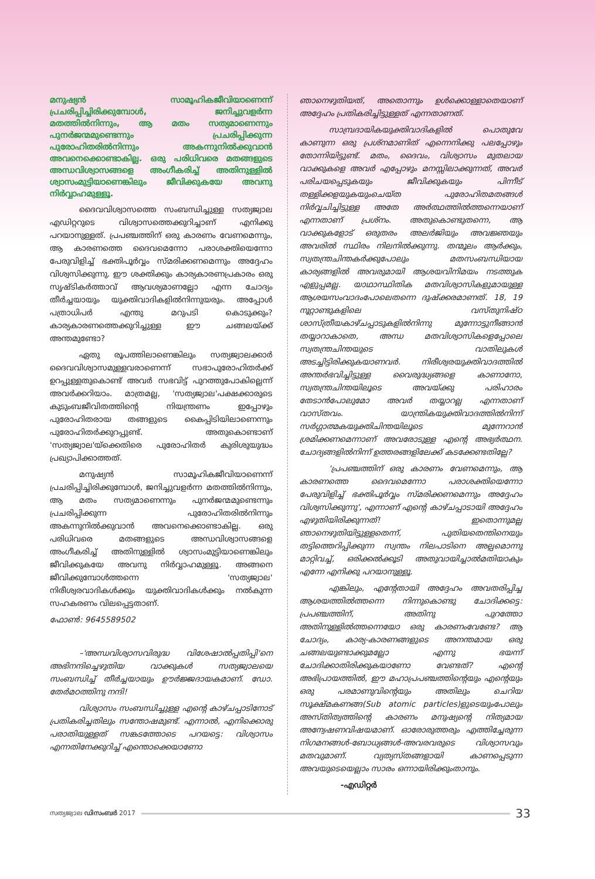മനുഷ്യൻ സാമൂഹികജീവിയാണെന്ന് പ്രചരിപ്പിച്ചിരിക്കുമ്പോൾ, ജനിച്ചുവളർന്ന മതത്തിൽനിന്നും, ആ മതം സത്യമാണെന്നും പുനർജന്മമുണ്ടെന്നും പ്രചരിപ്പിക്കുന്ന പുരോഹിതരിൽനിന്നും അകന്നുനിൽക്കുവാൻ അവനെക്കൊണ്ടാകില്ല. ഒരു പരിധിവരെ മതങ്ങളുടെ അന്ധവിശ്വാസങ്ങളെ അംഗീകരിച്ച് അതിനുള്ളിൽ ശ്വാസംമുട്ടിയാണെങ്കിലും ജീവിക്കുകയേ അവനു നിർവ്വാഹമുള്ളൂ.
ദൈവവിശ്വാസത്തെ സംബന്ധിച്ചുള്ള സത്യജ്വാല എഡിറ്ററുടെ വിശ്വാസത്തെക്കുറിച്ചാണ് എനിക്കു പറയാനുള്ളത്. പ്രപഞ്ചത്തിന് ഒരു കാരണം വേണമെന്നും, ആ കാരണത്തെ ദൈവമെന്നോ പരാശക്തിയെന്നോ പേരുവിളിച്ച് ഭക്തിപൂർവ്വം സ്മരിക്കണമെന്നും അദ്ദേഹം വിശ്വസിക്കുന്നു. ഈ ശക്തിക്കും കാര്യകാരണപ്രകാരം ഒരു സൃഷ്ടികർത്താവ് ആവശ്യമാണല്ലോ എന്ന ചോദ്യം തീർച്ചയായും യുക്തിവാദികളിൽനിന്നുയരും. അപ്പോൾ പത്രാധിപർ എന്തു മറുപടി കൊടുക്കും? കാര്യകാരണത്തെക്കുറിച്ചുള്ള ഈ ചങ്ങലയ്ക്ക് അന്തമുണ്ടോ?
ഏതു രൂപത്തിലാണെങ്കിലും സത്യജ്വാലക്കാർ ദൈവവിശ്വാസമുള്ളവരാണെന്ന് സഭാപുരോഹിതർക്ക് ഉറപ്പുള്ളതുകൊണ്ട് അവർ സഭവിട്ട് പുറത്തുപോകില്ലെന്ന് അവർക്കറിയാം. മാത്രമല്ല, 'സത്യജ്വാല'പക്ഷക്കാരുടെ കുടുംബജീവിതത്തിന്റെ നിയന്ത്രണം ഇപ്പോഴും പുരോഹിതരായ തങ്ങളുടെ കൈപ്പിടിയിലാണെന്നും പുരോഹിതർക്കുറപ്പുണ്ട്. അതുകൊണ്ടാണ് 'സത്യജ്വാല'യ്ക്കെതിരെ പുരോഹിതർ കുരിശുയുദ്ധം പ്രഖ്യാപിക്കാത്തത്.
മനുഷ്യൻ സാമൂഹികജീവിയാണെന്ന് പ്രചരിപ്പിച്ചിരിക്കുമ്പോൾ, ജനിച്ചുവളർന്ന മതത്തിൽനിന്നും, ആ മതം സത്യമാണെന്നും പുനർജന്മമുണ്ടെന്നും പ്രചരിപ്പിക്കുന്ന പുരോഹിതരിൽനിന്നും അകന്നുനിൽക്കുവാൻ അവനെക്കൊണ്ടാകില്ല. ഒരു പരിധിവരെ മതങ്ങളുടെ അന്ധവിശ്വാസങ്ങളെ അംഗീകരിച്ച് അതിനുള്ളിൽ ശ്വാസംമുട്ടിയാണെങ്കിലും ജീവിക്കുകയേ അവനു നിർവ്വാഹമുള്ളൂ. അങ്ങനെ ജീവിക്കുമ്പോൾത്തന്നെ 'സത്യജ്വാല' നിരീശ്വരവാദികൾക്കും യുക്തിവാദികൾക്കും നൽകുന്ന സഹകരണം വിലപ്പെട്ടതാണ്.
ഫോൺ: 9645589502
–'അന്ധവിശ്വാസവിരുദ്ധ വിശേഷാൽപ്പതിപ്പി'നെ അഭിനന്ദിച്ചെഴുതിയ വാക്കുകൾ സത്യജ്വാലയെ സംബന്ധിച്ച് തീർച്ചയായും ഊർജ്ജദായകമാണ്. ഡോ. തേർമഠത്തിനു നന്ദി!
വിശ്വാസം സംബന്ധിച്ചുള്ള എന്റെ കാഴ്ചപ്പാടിനോട് പ്രതികരിച്ചതിലും സന്തോഷമുണ്ട്. എന്നാൽ, എനിക്കൊരു പരാതിയുള്ളത് സങ്കടത്തോടെ പറയട്ടെ: വിശ്വാസം എന്നതിനേക്കുറിച്ച് എന്തൊക്കെയാണോ
ഞാനെഴുതിയത്, അതൊന്നും ഉൾക്കൊള്ളാതെയാണ് അദ്ദേഹം പ്രതികരിച്ചിട്ടുള്ളത് എന്നതാണത്.
സാമ്പ്രദായികയുക്തിവാദികളിൽ പൊതുവേ കാണുന്ന ഒരു പ്രശ്നമാണിത് എന്നെനിക്കു പലപ്പോഴും തോന്നിയിട്ടുണ്ട്. മതം, ദൈവം, വിശ്വാസം മുതലായ വാക്കുകളെ അവർ എപ്പോഴും മനസ്സിലാക്കുന്നത്, അവർ പരിചയപ്പെടുകയും ജീവിക്കുകയും പിന്നീട് തള്ളിക്കളയുകയുംചെയ്ത പുരോഹിതമതങ്ങൾ നിർവ്വചിച്ചിട്ടുള്ള അതേ അർത്ഥത്തിൽത്തന്നെയാണ് എന്നതാണ് പ്രശ്നം. അതുകൊണ്ടുതന്നെ, ആ വാക്കുകളോട് ഒരുതരം അലർജിയും അവജ്ഞയും അവരിൽ സ്ഥിരം നിലനിൽക്കുന്നു. തന്മൂലം ആർക്കും, സ്വതന്ത്രചിന്തകർക്കുപോലും മതസംബന്ധിയായ കാര്യങ്ങളിൽ അവരുമായി ആശയവിനിമയം നടത്തുക എളുപ്പമല്ല. യാഥാസ്ഥിതിക മതവിശ്വാസികളുമായുള്ള ആശയസംവാദംപോലെതന്നെ ദുഷ്ക്കരമാണത്. 18, 19 നൂറ്റാണ്ടുകളിലെ വസ്തുനിഷ്ഠ ശാസ്ത്രീയകാഴ്ചപ്പാടുകളിൽനിന്നു മുന്നോട്ടുനീങ്ങാൻ തയ്യാറാകാതെ, അന്ധ മതവിശ്വാസികളെപ്പോലെ സ്വതന്ത്രചിന്തയുടെ വാതിലുകൾ അടച്ചിട്ടിരിക്കുകയാണവർ. നിരീശ്വരയുക്തിവാദത്തിൽ അന്തർഭവിച്ചിട്ടുള്ള വൈരുദ്ധ്യങ്ങളെ കാണാനോ, സ്വതന്ത്രചിന്തയിലൂടെ അവയ്ക്കു പരിഹാരം തേടാൻപോലുമോ അവർ തയ്യാറല്ല എന്നതാണ് വാസ്തവം. യാന്ത്രികയുക്തിവാദത്തിൽനിന്ന് സർഗ്ഗാത്മകയുക്തിചിന്തയിലൂടെ മുന്നേറാൻ ശ്രമിക്കണമെന്നാണ് അവരോടുള്ള എന്റെ അഭ്യർത്ഥന. ചോദ്യങ്ങളിൽനിന്ന് ഉത്തരങ്ങളിലേക്ക് കടക്കേണ്ടതില്ലേ?
'പ്രപഞ്ചത്തിന് ഒരു കാരണം വേണമെന്നും, ആ കാരണത്തെ ദൈവമെന്നോ പരാശക്തിയെന്നോ പേരുവിളിച്ച് ഭക്തിപൂർവ്വം സ്മരിക്കണമെന്നും അദ്ദേഹം വിശ്വസിക്കുന്നു', എന്നാണ് എന്റെ കാഴ്ചപ്പാടായി അദ്ദേഹം എഴുതിയിരിക്കുന്നത്! ഇതൊന്നുമല്ല ഞാനെഴുതിയിട്ടുള്ളതെന്ന്, പുതിയതെന്തിനെയും തട്ടിത്തെറിപ്പിക്കുന്ന സ്വന്തം നിലപാടിനെ അല്പമൊന്നു മാറ്റിവച്ച്, ഒരിക്കൽക്കൂടി അതുവായിച്ചാൽമതിയാകും എന്നേ എനിക്കു പറയാനുള്ളൂ.
എങ്കിലും, എന്റേതായി അദ്ദേഹം അവതരിപ്പിച്ച ആശയത്തിൽത്തന്നെ നിന്നുകൊണ്ടു ചോദിക്കട്ടെ: പ്രപഞ്ചത്തിന്, അതിനു പുറത്തോ അതിനുള്ളിൽത്തന്നെയോ ഒരു കാരണംവേണ്ടേ? ആ ചോദ്യം, കാര്യ-കാരണങ്ങളുടെ അനന്തമായ ഒരു ചങ്ങലയുണ്ടാക്കുമല്ലോ എന്നു ഭയന്ന് ചോദിക്കാതിരിക്കുകയാണോ വേണ്ടത്? എന്റെ അഭിപ്രായത്തിൽ, ഈ മഹാപ്രപഞ്ചത്തിന്റെയും എന്റെയും ഒരു പരമാണുവിന്റെയും അതിലും ചെറിയ സൂക്ഷ്മകണങ്ങ(Sub atomic particles)ളുടെയുംപോലും അസ്തിത്വത്തിന്റെ കാരണം മനുഷ്യന്റെ നിത്യമായ അന്വേഷണവിഷയമാണ്. ഓരോരുത്തരും എത്തിച്ചേരുന്ന നിഗമനങ്ങൾ-ബോധ്യങ്ങൾ-അവരവരുടെ വിശ്വാസവും മതവുമാണ്. വ്യത്യസ്തങ്ങളായി കാണപ്പെടുന്ന അവയുടെയെല്ലാം സാരം ഒന്നായിരിക്കുംതാനും.
-എഡിറ്റർ
സത്യജ്വാല ഡിസംബർ 2017
33